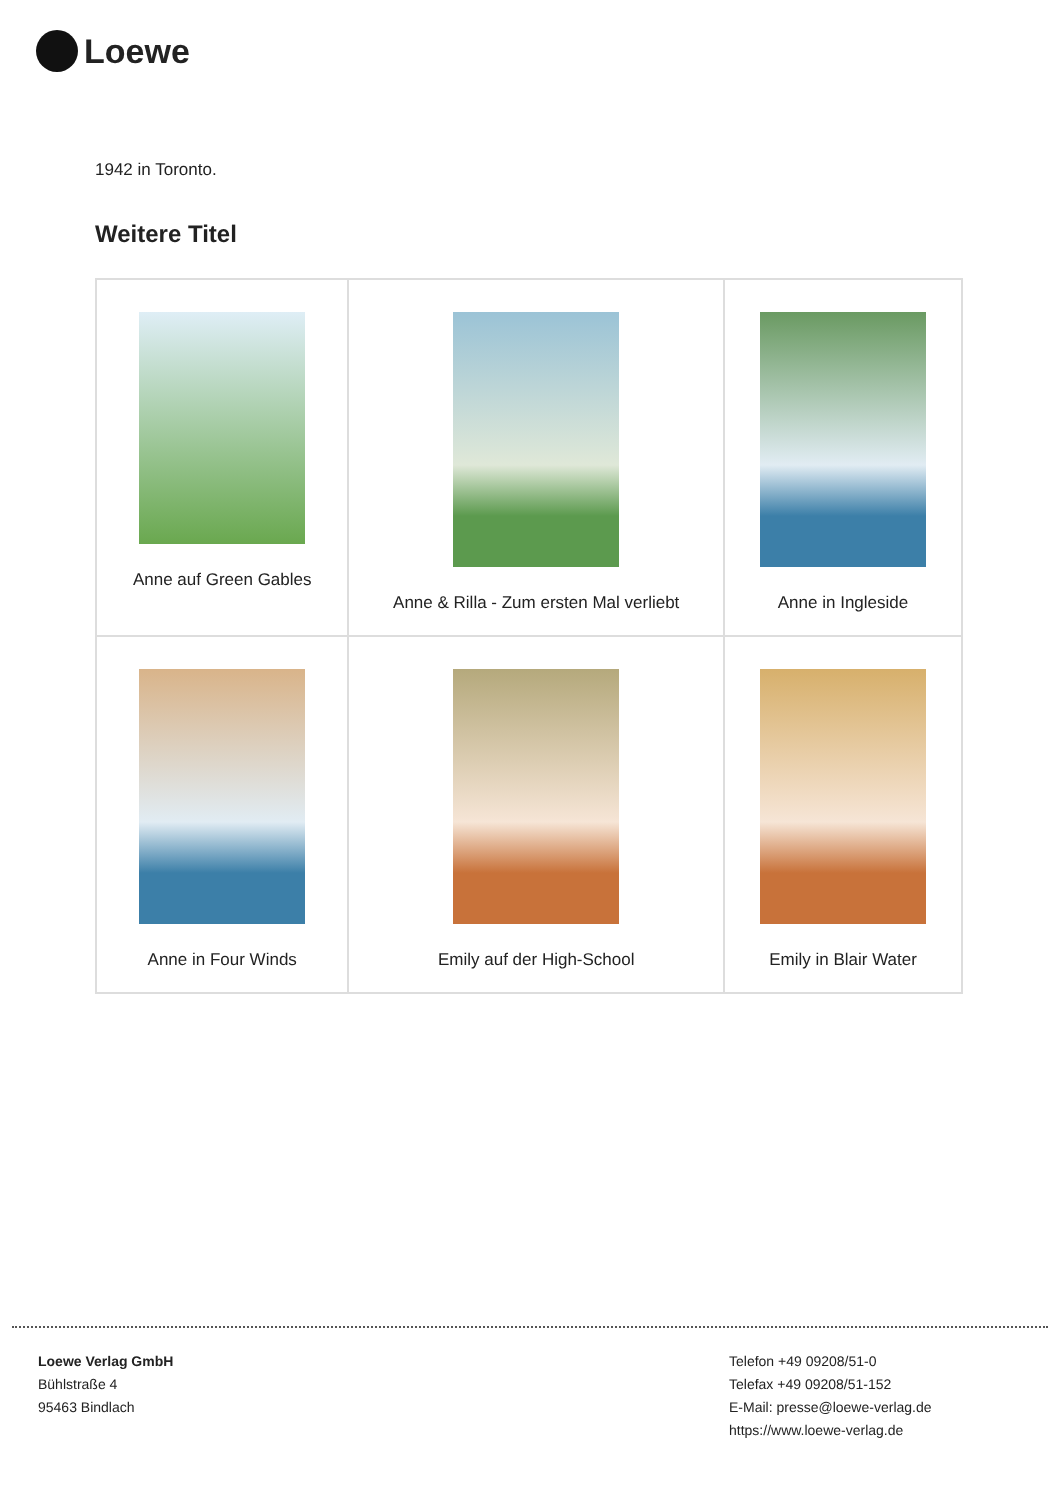Loewe
1942 in Toronto.
Weitere Titel
| Anne auf Green Gables | Anne & Rilla - Zum ersten Mal verliebt | Anne in Ingleside |
| Anne in Four Winds | Emily auf der High-School | Emily in Blair Water |
Loewe Verlag GmbH
Bühlstraße 4
95463 Bindlach
Telefon +49 09208/51-0
Telefax +49 09208/51-152
E-Mail: presse@loewe-verlag.de
https://www.loewe-verlag.de